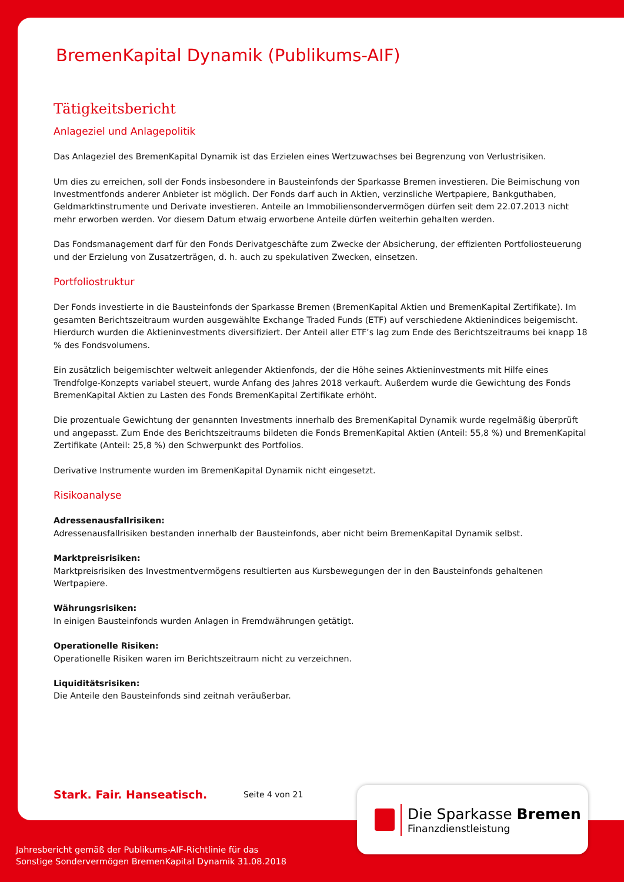BremenKapital Dynamik (Publikums-AIF)
Tätigkeitsbericht
Anlageziel und Anlagepolitik
Das Anlageziel des BremenKapital Dynamik ist das Erzielen eines Wertzuwachses bei Begrenzung von Verlustrisiken.
Um dies zu erreichen, soll der Fonds insbesondere in Bausteinfonds der Sparkasse Bremen investieren. Die Beimischung von Investmentfonds anderer Anbieter ist möglich. Der Fonds darf auch in Aktien, verzinsliche Wertpapiere, Bankguthaben, Geldmarktinstrumente und Derivate investieren. Anteile an Immobiliensondervermögen dürfen seit dem 22.07.2013 nicht mehr erworben werden. Vor diesem Datum etwaig erworbene Anteile dürfen weiterhin gehalten werden.
Das Fondsmanagement darf für den Fonds Derivatgeschäfte zum Zwecke der Absicherung, der effizienten Portfoliosteuerung und der Erzielung von Zusatzerträgen, d. h. auch zu spekulativen Zwecken, einsetzen.
Portfoliostruktur
Der Fonds investierte in die Bausteinfonds der Sparkasse Bremen (BremenKapital Aktien und BremenKapital Zertifikate). Im gesamten Berichtszeitraum wurden ausgewählte Exchange Traded Funds (ETF) auf verschiedene Aktienindices beigemischt. Hierdurch wurden die Aktieninvestments diversifiziert. Der Anteil aller ETF’s lag zum Ende des Berichtszeitraums bei knapp 18 % des Fondsvolumens.
Ein zusätzlich beigemischter weltweit anlegender Aktienfonds, der die Höhe seines Aktieninvestments mit Hilfe eines Trendfolge-Konzepts variabel steuert, wurde Anfang des Jahres 2018 verkauft. Außerdem wurde die Gewichtung des Fonds BremenKapital Aktien zu Lasten des Fonds BremenKapital Zertifikate erhöht.
Die prozentuale Gewichtung der genannten Investments innerhalb des BremenKapital Dynamik wurde regelmäßig überprüft und angepasst. Zum Ende des Berichtszeitraums bildeten die Fonds BremenKapital Aktien (Anteil: 55,8 %) und BremenKapital Zertifikate (Anteil: 25,8 %) den Schwerpunkt des Portfolios.
Derivative Instrumente wurden im BremenKapital Dynamik nicht eingesetzt.
Risikoanalyse
Adressenausfallrisiken:
Adressenausfallrisiken bestanden innerhalb der Bausteinfonds, aber nicht beim BremenKapital Dynamik selbst.
Marktpreisrisiken:
Marktpreisrisiken des Investmentvermögens resultierten aus Kursbewegungen der in den Bausteinfonds gehaltenen Wertpapiere.
Währungsrisiken:
In einigen Bausteinfonds wurden Anlagen in Fremdwährungen getätigt.
Operationelle Risiken:
Operationelle Risiken waren im Berichtszeitraum nicht zu verzeichnen.
Liquiditätsrisiken:
Die Anteile den Bausteinfonds sind zeitnah veräußerbar.
Stark. Fair. Hanseatisch. Seite 4 von 21
Die Sparkasse Bremen
Finanzdienstleistung
Jahresbericht gemäß der Publikums-AIF-Richtlinie für das
Sonstige Sondervermögen BremenKapital Dynamik 31.08.2018